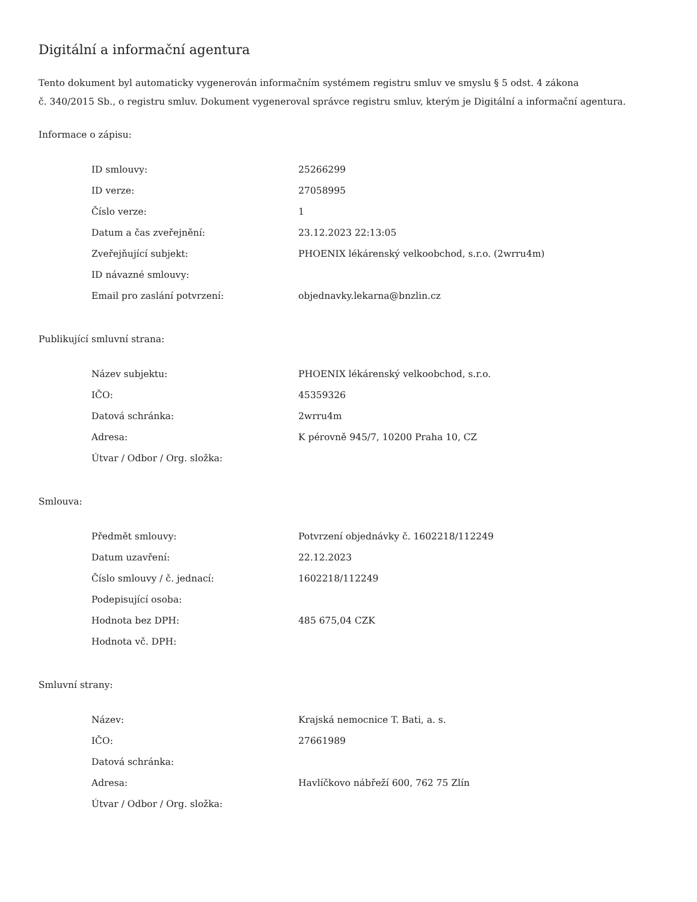Digitální a informační agentura
Tento dokument byl automaticky vygenerován informačním systémem registru smluv ve smyslu § 5 odst. 4 zákona
č. 340/2015 Sb., o registru smluv. Dokument vygeneroval správce registru smluv, kterým je Digitální a informační agentura.
Informace o zápisu:
| ID smlouvy: | 25266299 |
| ID verze: | 27058995 |
| Číslo verze: | 1 |
| Datum a čas zveřejnění: | 23.12.2023 22:13:05 |
| Zveřejňující subjekt: | PHOENIX lékárenský velkoobchod, s.r.o. (2wrru4m) |
| ID návazné smlouvy: | |
| Email pro zaslání potvrzení: | objednavky.lekarna@bnzlin.cz |
Publikující smluvní strana:
| Název subjektu: | PHOENIX lékárenský velkoobchod, s.r.o. |
| IČO: | 45359326 |
| Datová schránka: | 2wrru4m |
| Adresa: | K pérovně 945/7, 10200 Praha 10, CZ |
| Útvar / Odbor / Org. složka: | |
Smlouva:
| Předmět smlouvy: | Potvrzení objednávky č. 1602218/112249 |
| Datum uzavření: | 22.12.2023 |
| Číslo smlouvy / č. jednací: | 1602218/112249 |
| Podepisující osoba: | |
| Hodnota bez DPH: | 485 675,04 CZK |
| Hodnota vč. DPH: | |
Smluvní strany:
| Název: | Krajská nemocnice T. Bati, a. s. |
| IČO: | 27661989 |
| Datová schránka: | |
| Adresa: | Havlíčkovo nábřeží 600, 762 75 Zlín |
| Útvar / Odbor / Org. složka: | |